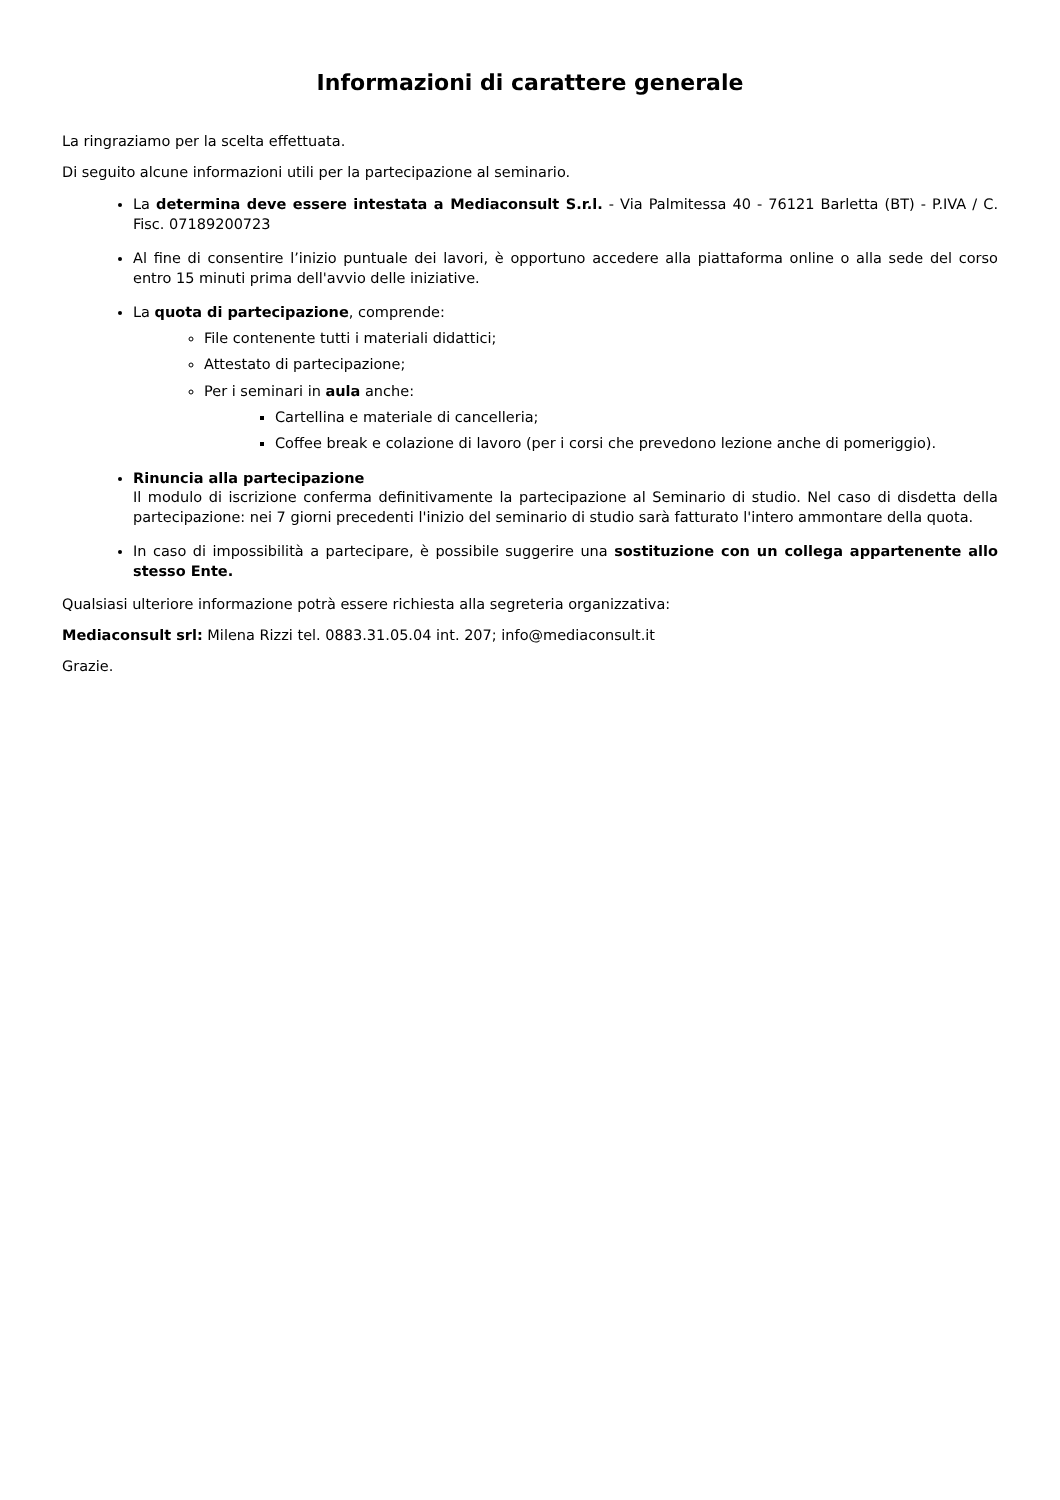Informazioni di carattere generale
La ringraziamo per la scelta effettuata.
Di seguito alcune informazioni utili per la partecipazione al seminario.
La determina deve essere intestata a Mediaconsult S.r.l. - Via Palmitessa 40 - 76121 Barletta (BT) - P.IVA / C. Fisc. 07189200723
Al fine di consentire l’inizio puntuale dei lavori, è opportuno accedere alla piattaforma online o alla sede del corso entro 15 minuti prima dell'avvio delle iniziative.
La quota di partecipazione, comprende:
File contenente tutti i materiali didattici;
Attestato di partecipazione;
Per i seminari in aula anche:
Cartellina e materiale di cancelleria;
Coffee break e colazione di lavoro (per i corsi che prevedono lezione anche di pomeriggio).
Rinuncia alla partecipazione
Il modulo di iscrizione conferma definitivamente la partecipazione al Seminario di studio. Nel caso di disdetta della partecipazione: nei 7 giorni precedenti l'inizio del seminario di studio sarà fatturato l'intero ammontare della quota.
In caso di impossibilità a partecipare, è possibile suggerire una sostituzione con un collega appartenente allo stesso Ente.
Qualsiasi ulteriore informazione potrà essere richiesta alla segreteria organizzativa:
Mediaconsult srl: Milena Rizzi tel. 0883.31.05.04 int. 207; info@mediaconsult.it
Grazie.